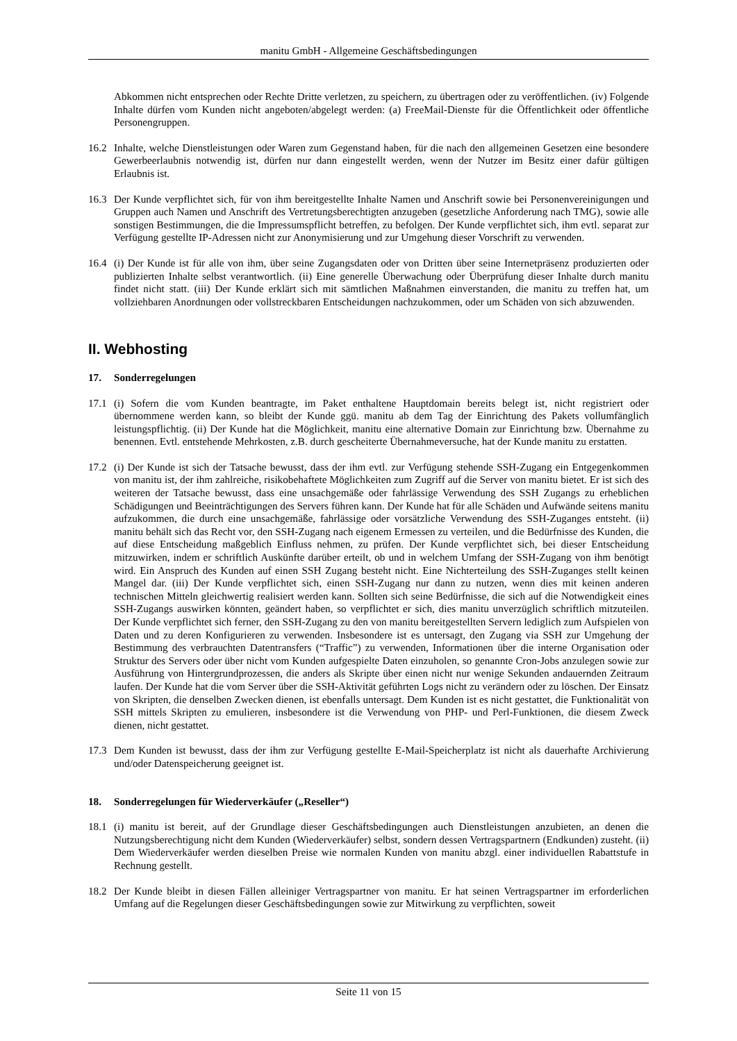manitu GmbH - Allgemeine Geschäftsbedingungen
Abkommen nicht entsprechen oder Rechte Dritte verletzen, zu speichern, zu übertragen oder zu veröffentlichen. (iv) Folgende Inhalte dürfen vom Kunden nicht angeboten/abgelegt werden: (a) FreeMail-Dienste für die Öffentlichkeit oder öffentliche Personengruppen.
16.2 Inhalte, welche Dienstleistungen oder Waren zum Gegenstand haben, für die nach den allgemeinen Gesetzen eine besondere Gewerbeerlaubnis notwendig ist, dürfen nur dann eingestellt werden, wenn der Nutzer im Besitz einer dafür gültigen Erlaubnis ist.
16.3 Der Kunde verpflichtet sich, für von ihm bereitgestellte Inhalte Namen und Anschrift sowie bei Personenvereinigungen und Gruppen auch Namen und Anschrift des Vertretungsberechtigten anzugeben (gesetzliche Anforderung nach TMG), sowie alle sonstigen Bestimmungen, die die Impressumspflicht betreffen, zu befolgen. Der Kunde verpflichtet sich, ihm evtl. separat zur Verfügung gestellte IP-Adressen nicht zur Anonymisierung und zur Umgehung dieser Vorschrift zu verwenden.
16.4 (i) Der Kunde ist für alle von ihm, über seine Zugangsdaten oder von Dritten über seine Internetpräsenz produzierten oder publizierten Inhalte selbst verantwortlich. (ii) Eine generelle Überwachung oder Überprüfung dieser Inhalte durch manitu findet nicht statt. (iii) Der Kunde erklärt sich mit sämtlichen Maßnahmen einverstanden, die manitu zu treffen hat, um vollziehbaren Anordnungen oder vollstreckbaren Entscheidungen nachzukommen, oder um Schäden von sich abzuwenden.
II. Webhosting
17. Sonderregelungen
17.1 (i) Sofern die vom Kunden beantragte, im Paket enthaltene Hauptdomain bereits belegt ist, nicht registriert oder übernommene werden kann, so bleibt der Kunde ggü. manitu ab dem Tag der Einrichtung des Pakets vollumfänglich leistungspflichtig. (ii) Der Kunde hat die Möglichkeit, manitu eine alternative Domain zur Einrichtung bzw. Übernahme zu benennen. Evtl. entstehende Mehrkosten, z.B. durch gescheiterte Übernahmeversuche, hat der Kunde manitu zu erstatten.
17.2 (i) Der Kunde ist sich der Tatsache bewusst, dass der ihm evtl. zur Verfügung stehende SSH-Zugang ein Entgegenkommen von manitu ist, der ihm zahlreiche, risikobehaftete Möglichkeiten zum Zugriff auf die Server von manitu bietet. Er ist sich des weiteren der Tatsache bewusst, dass eine unsachgemäße oder fahrlässige Verwendung des SSH Zugangs zu erheblichen Schädigungen und Beeinträchtigungen des Servers führen kann. Der Kunde hat für alle Schäden und Aufwände seitens manitu aufzukommen, die durch eine unsachgemäße, fahrlässige oder vorsätzliche Verwendung des SSH-Zuganges entsteht. (ii) manitu behält sich das Recht vor, den SSH-Zugang nach eigenem Ermessen zu verteilen, und die Bedürfnisse des Kunden, die auf diese Entscheidung maßgeblich Einfluss nehmen, zu prüfen. Der Kunde verpflichtet sich, bei dieser Entscheidung mitzuwirken, indem er schriftlich Auskünfte darüber erteilt, ob und in welchem Umfang der SSH-Zugang von ihm benötigt wird. Ein Anspruch des Kunden auf einen SSH Zugang besteht nicht. Eine Nichterteilung des SSH-Zuganges stellt keinen Mangel dar. (iii) Der Kunde verpflichtet sich, einen SSH-Zugang nur dann zu nutzen, wenn dies mit keinen anderen technischen Mitteln gleichwertig realisiert werden kann. Sollten sich seine Bedürfnisse, die sich auf die Notwendigkeit eines SSH-Zugangs auswirken könnten, geändert haben, so verpflichtet er sich, dies manitu unverzüglich schriftlich mitzuteilen. Der Kunde verpflichtet sich ferner, den SSH-Zugang zu den von manitu bereitgestellten Servern lediglich zum Aufspielen von Daten und zu deren Konfigurieren zu verwenden. Insbesondere ist es untersagt, den Zugang via SSH zur Umgehung der Bestimmung des verbrauchten Datentransfers (“Traffic”) zu verwenden, Informationen über die interne Organisation oder Struktur des Servers oder über nicht vom Kunden aufgespielte Daten einzuholen, so genannte Cron-Jobs anzulegen sowie zur Ausführung von Hintergrundprozessen, die anders als Skripte über einen nicht nur wenige Sekunden andauernden Zeitraum laufen. Der Kunde hat die vom Server über die SSH-Aktivität geführten Logs nicht zu verändern oder zu löschen. Der Einsatz von Skripten, die denselben Zwecken dienen, ist ebenfalls untersagt. Dem Kunden ist es nicht gestattet, die Funktionalität von SSH mittels Skripten zu emulieren, insbesondere ist die Verwendung von PHP- und Perl-Funktionen, die diesem Zweck dienen, nicht gestattet.
17.3 Dem Kunden ist bewusst, dass der ihm zur Verfügung gestellte E-Mail-Speicherplatz ist nicht als dauerhafte Archivierung und/oder Datenspeicherung geeignet ist.
18. Sonderregelungen für Wiederverkäufer („Reseller“)
18.1 (i) manitu ist bereit, auf der Grundlage dieser Geschäftsbedingungen auch Dienstleistungen anzubieten, an denen die Nutzungsberechtigung nicht dem Kunden (Wiederverkäufer) selbst, sondern dessen Vertragspartnern (Endkunden) zusteht. (ii) Dem Wiederverkäufer werden dieselben Preise wie normalen Kunden von manitu abzgl. einer individuellen Rabattstufe in Rechnung gestellt.
18.2 Der Kunde bleibt in diesen Fällen alleiniger Vertragspartner von manitu. Er hat seinen Vertragspartner im erforderlichen Umfang auf die Regelungen dieser Geschäftsbedingungen sowie zur Mitwirkung zu verpflichten, soweit
Seite 11 von 15